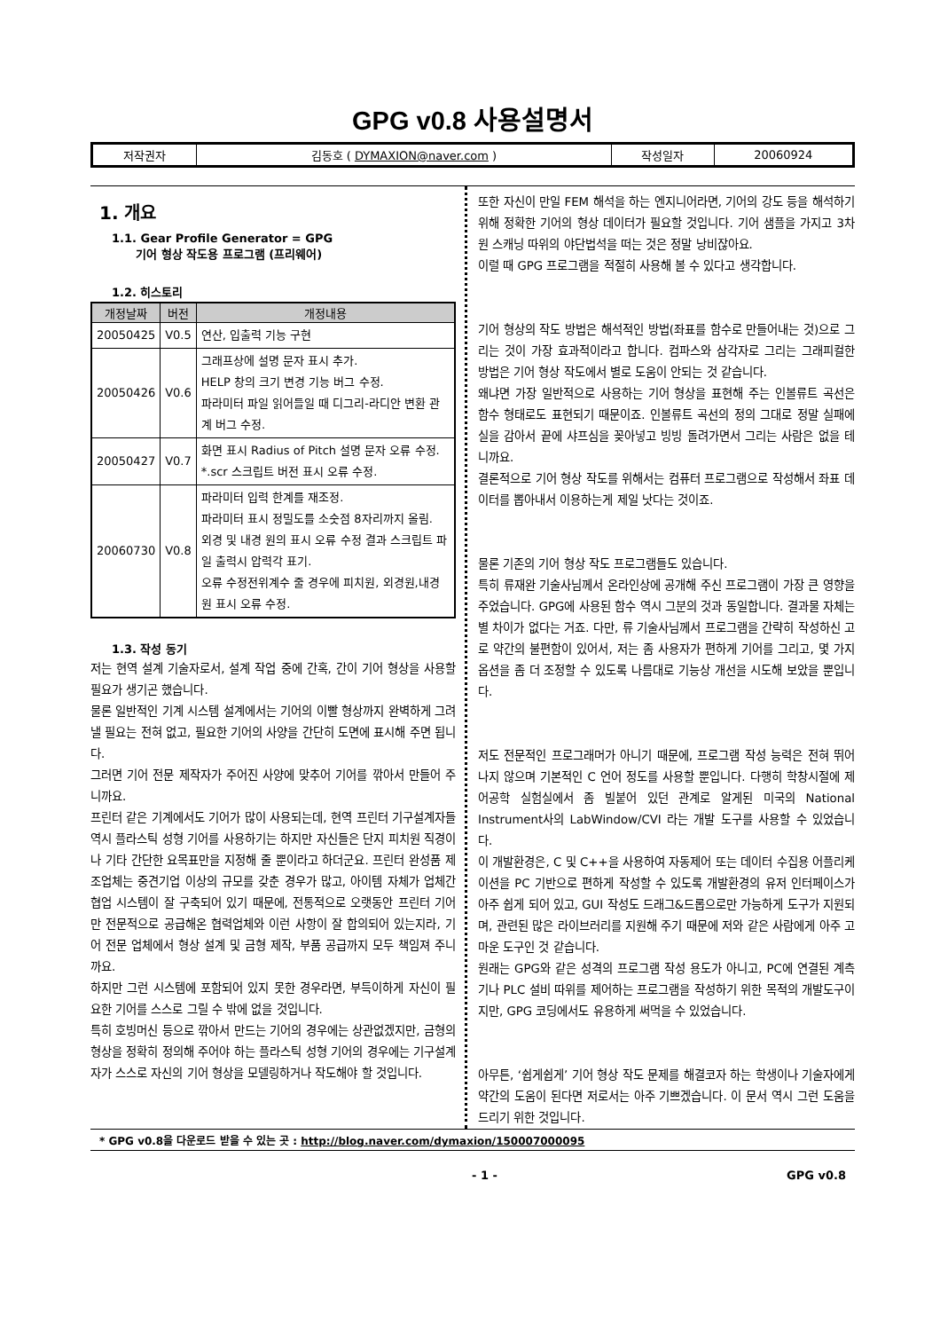GPG v0.8 사용설명서
| 저작권자 | 김동호 ( DYMAXION@naver.com ) | 작성일자 | 20060924 |
1. 개요
1.1. Gear Profile Generator = GPG
기어 형상 작도용 프로그램 (프리웨어)
1.2. 히스토리
| 개정날짜 | 버전 | 개정내용 |
| --- | --- | --- |
| 20050425 | V0.5 | 연산, 입출력 기능 구현 |
| 20050426 | V0.6 | 그래프상에 설명 문자 표시 추가. HELP 창의 크기 변경 기능 버그 수정. 파라미터 파일 읽어들일 때 디그리-라디안 변환 관계 버그 수정. |
| 20050427 | V0.7 | 화면 표시 Radius of Pitch 설명 문자 오류 수정. *.scr 스크립트 버전 표시 오류 수정. |
| 20060730 | V0.8 | 파라미터 입력 한계를 재조정. 파라미터 표시 정밀도를 소숫점 8자리까지 올림. 외경 및 내경 원의 표시 오류 수정 결과 스크립트 파일 출력시 압력각 표기. 오류 수정전위계수 줄 경우에 피치원, 외경원,내경원 표시 오류 수정. |
1.3. 작성 동기
저는 현역 설계 기술자로서, 설계 작업 중에 간혹, 간이 기어 형상을 사용할 필요가 생기곤 했습니다.
물론 일반적인 기계 시스템 설계에서는 기어의 이빨 형상까지 완벽하게 그려낼 필요는 전혀 없고, 필요한 기어의 사양을 간단히 도면에 표시해 주면 됩니다.
그러면 기어 전문 제작자가 주어진 사양에 맞추어 기어를 깎아서 만들어 주니까요.
프린터 같은 기계에서도 기어가 많이 사용되는데, 현역 프린터 기구설계자들 역시 플라스틱 성형 기어를 사용하기는 하지만 자신들은 단지 피치원 직경이나 기타 간단한 요목표만을 지정해 줄 뿐이라고 하더군요. 프린터 완성품 제조업체는 중견기업 이상의 규모를 갖춘 경우가 많고, 아이템 자체가 업체간 협업 시스템이 잘 구축되어 있기 때문에, 전통적으로 오랫동안 프린터 기어만 전문적으로 공급해온 협력업체와 이런 사항이 잘 합의되어 있는지라, 기어 전문 업체에서 형상 설계 및 금형 제작, 부품 공급까지 모두 책임져 주니까요.
하지만 그런 시스템에 포함되어 있지 못한 경우라면, 부득이하게 자신이 필요한 기어를 스스로 그릴 수 밖에 없을 것입니다.
특히 호빙머신 등으로 깎아서 만드는 기어의 경우에는 상관없겠지만, 금형의 형상을 정확히 정의해 주어야 하는 플라스틱 성형 기어의 경우에는 기구설계자가 스스로 자신의 기어 형상을 모델링하거나 작도해야 할 것입니다.
또한 자신이 만일 FEM 해석을 하는 엔지니어라면, 기어의 강도 등을 해석하기 위해 정확한 기어의 형상 데이터가 필요할 것입니다. 기어 샘플을 가지고 3차원 스캐닝 따위의 야단법석을 떠는 것은 정말 낭비잖아요.
이럴 때 GPG 프로그램을 적절히 사용해 볼 수 있다고 생각합니다.
기어 형상의 작도 방법은 해석적인 방법(좌표를 함수로 만들어내는 것)으로 그리는 것이 가장 효과적이라고 합니다. 컴파스와 삼각자로 그리는 그래피컬한 방법은 기어 형상 작도에서 별로 도움이 안되는 것 같습니다.
왜냐면 가장 일반적으로 사용하는 기어 형상을 표현해 주는 인볼류트 곡선은 함수 형태로도 표현되기 때문이죠. 인볼류트 곡선의 정의 그대로 정말 실패에 실을 감아서 끝에 샤프심을 꽂아넣고 빙빙 돌려가면서 그리는 사람은 없을 테니까요.
결론적으로 기어 형상 작도를 위해서는 컴퓨터 프로그램으로 작성해서 좌표 데이터를 뽑아내서 이용하는게 제일 낫다는 것이죠.
물론 기존의 기어 형상 작도 프로그램들도 있습니다.
특히 류재완 기술사님께서 온라인상에 공개해 주신 프로그램이 가장 큰 영향을 주었습니다. GPG에 사용된 함수 역시 그분의 것과 동일합니다. 결과물 자체는 별 차이가 없다는 거죠. 다만, 류 기술사님께서 프로그램을 간략히 작성하신 고로 약간의 불편함이 있어서, 저는 좀 사용자가 편하게 기어를 그리고, 몇 가지 옵션을 좀 더 조정할 수 있도록 나름대로 기능상 개선을 시도해 보았을 뿐입니다.
저도 전문적인 프로그래머가 아니기 때문에, 프로그램 작성 능력은 전혀 뛰어나지 않으며 기본적인 C 언어 정도를 사용할 뿐입니다. 다행히 학창시절에 제어공학 실험실에서 좀 빌붙어 있던 관계로 알게된 미국의 National Instrument사의 LabWindow/CVI 라는 개발 도구를 사용할 수 있었습니다.
이 개발환경은, C 및 C++을 사용하여 자동제어 또는 데이터 수집용 어플리케이션을 PC 기반으로 편하게 작성할 수 있도록 개발환경의 유저 인터페이스가 아주 쉽게 되어 있고, GUI 작성도 드래그&드롭으로만 가능하게 도구가 지원되며, 관련된 많은 라이브러리를 지원해 주기 때문에 저와 같은 사람에게 아주 고마운 도구인 것 같습니다.
원래는 GPG와 같은 성격의 프로그램 작성 용도가 아니고, PC에 연결된 계측기나 PLC 설비 따위를 제어하는 프로그램을 작성하기 위한 목적의 개발도구이지만, GPG 코딩에서도 유용하게 써먹을 수 있었습니다.
아무튼, ‘쉽게쉽게’ 기어 형상 작도 문제를 해결코자 하는 학생이나 기술자에게 약간의 도움이 된다면 저로서는 아주 기쁘겠습니다. 이 문서 역시 그런 도움을 드리기 위한 것입니다.
* GPG v0.8을 다운로드 받을 수 있는 곳 : http://blog.naver.com/dymaxion/150007000095
- 1 - GPG v0.8